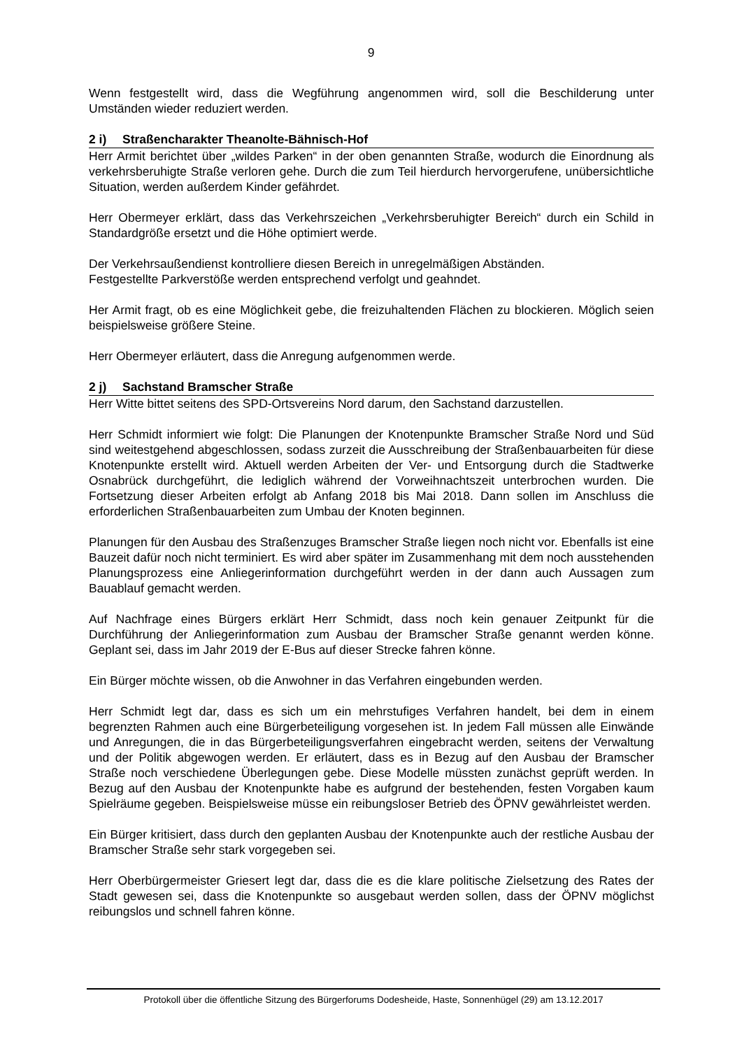9
Wenn festgestellt wird, dass die Wegführung angenommen wird, soll die Beschilderung unter Umständen wieder reduziert werden.
2 i) Straßencharakter Theanolte-Bähnisch-Hof
Herr Armit berichtet über „wildes Parken“ in der oben genannten Straße, wodurch die Einordnung als verkehrsberuhigte Straße verloren gehe. Durch die zum Teil hierdurch hervorgerufene, unübersichtliche Situation, werden außerdem Kinder gefährdet.
Herr Obermeyer erklärt, dass das Verkehrszeichen „Verkehrsberuhigter Bereich“ durch ein Schild in Standardgröße ersetzt und die Höhe optimiert werde.
Der Verkehrsaußendienst kontrolliere diesen Bereich in unregelmäßigen Abständen.
Festgestellte Parkverstöße werden entsprechend verfolgt und geahndet.
Her Armit fragt, ob es eine Möglichkeit gebe, die freizuhaltenden Flächen zu blockieren. Möglich seien beispielsweise größere Steine.
Herr Obermeyer erläutert, dass die Anregung aufgenommen werde.
2 j) Sachstand Bramscher Straße
Herr Witte bittet seitens des SPD-Ortsvereins Nord darum, den Sachstand darzustellen.
Herr Schmidt informiert wie folgt: Die Planungen der Knotenpunkte Bramscher Straße Nord und Süd sind weitestgehend abgeschlossen, sodass zurzeit die Ausschreibung der Straßenbauarbeiten für diese Knotenpunkte erstellt wird. Aktuell werden Arbeiten der Ver- und Entsorgung durch die Stadtwerke Osnabrück durchgeführt, die lediglich während der Vorweihnachtszeit unterbrochen wurden. Die Fortsetzung dieser Arbeiten erfolgt ab Anfang 2018 bis Mai 2018. Dann sollen im Anschluss die erforderlichen Straßenbauarbeiten zum Umbau der Knoten beginnen.
Planungen für den Ausbau des Straßenzuges Bramscher Straße liegen noch nicht vor. Ebenfalls ist eine Bauzeit dafür noch nicht terminiert. Es wird aber später im Zusammenhang mit dem noch ausstehenden Planungsprozess eine Anliegerinformation durchgeführt werden in der dann auch Aussagen zum Bauablauf gemacht werden.
Auf Nachfrage eines Bürgers erklärt Herr Schmidt, dass noch kein genauer Zeitpunkt für die Durchführung der Anliegerinformation zum Ausbau der Bramscher Straße genannt werden könne. Geplant sei, dass im Jahr 2019 der E-Bus auf dieser Strecke fahren könne.
Ein Bürger möchte wissen, ob die Anwohner in das Verfahren eingebunden werden.
Herr Schmidt legt dar, dass es sich um ein mehrstufiges Verfahren handelt, bei dem in einem begrenzten Rahmen auch eine Bürgerbeteiligung vorgesehen ist. In jedem Fall müssen alle Einwände und Anregungen, die in das Bürgerbeteiligungsverfahren eingebracht werden, seitens der Verwaltung und der Politik abgewogen werden. Er erläutert, dass es in Bezug auf den Ausbau der Bramscher Straße noch verschiedene Überlegungen gebe. Diese Modelle müssten zunächst geprüft werden. In Bezug auf den Ausbau der Knotenpunkte habe es aufgrund der bestehenden, festen Vorgaben kaum Spielräume gegeben. Beispielsweise müsse ein reibungsloser Betrieb des ÖPNV gewährleistet werden.
Ein Bürger kritisiert, dass durch den geplanten Ausbau der Knotenpunkte auch der restliche Ausbau der Bramscher Straße sehr stark vorgegeben sei.
Herr Oberbürgermeister Griesert legt dar, dass die es die klare politische Zielsetzung des Rates der Stadt gewesen sei, dass die Knotenpunkte so ausgebaut werden sollen, dass der ÖPNV möglichst reibungslos und schnell fahren könne.
Protokoll über die öffentliche Sitzung des Bürgerforums Dodesheide, Haste, Sonnenhügel (29) am 13.12.2017